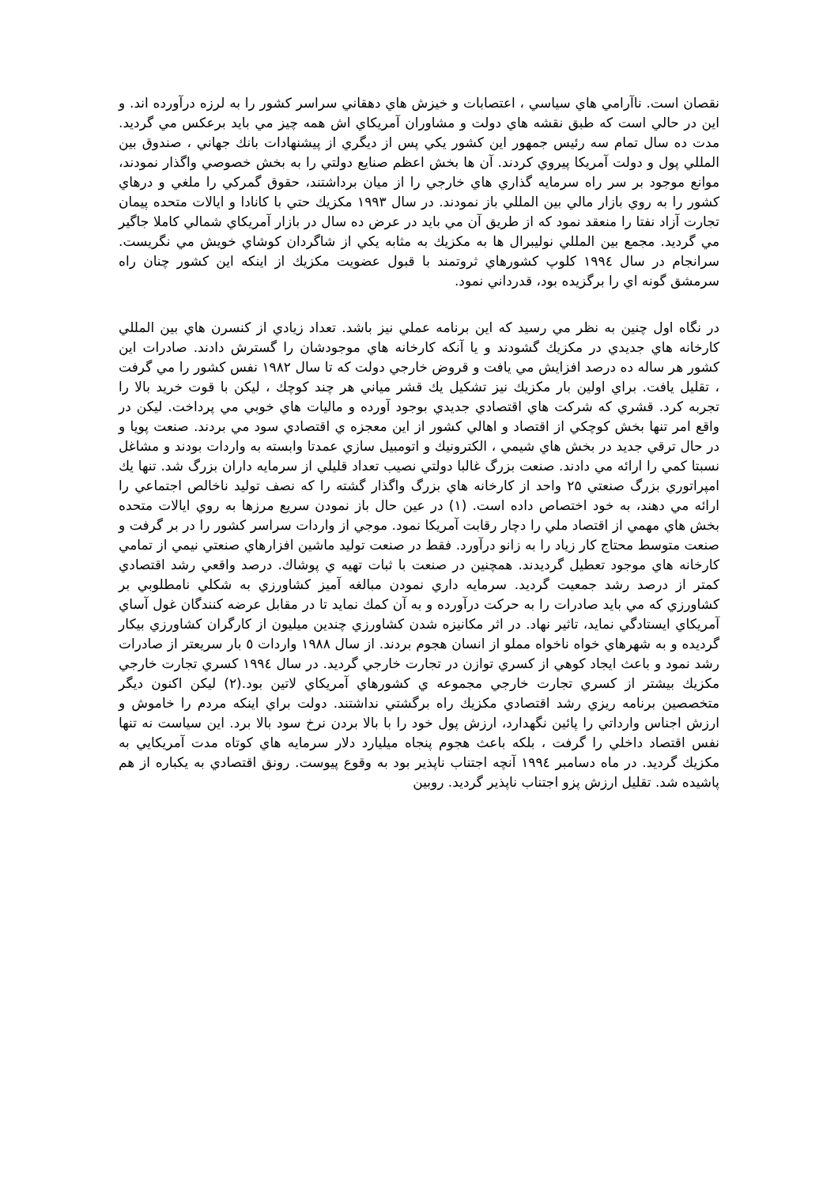نقصان است. ناآرامي هاي سياسي ، اعتصابات و خيزش هاي دهقاني سراسر كشور را به لرزه درآورده اند. و اين در حالي است كه طبق نقشه هاي دولت و مشاوران آمريكاي اش همه چيز مي بايد برعكس مي گرديد. مدت ده سال تمام سه رئيس جمهور اين كشور يكي پس از ديگري از پيشنهادات بانك جهاني ، صندوق بين المللي پول و دولت آمريكا پيروي كردند. آن ها بخش اعظم صنايع دولتي را به بخش خصوصي واگذار نمودند، موانع موجود بر سر راه سرمايه گذاري هاي خارجي را از ميان برداشتند، حقوق گمركي را ملغي و درهاي كشور را به روي بازار مالي بين المللي باز نمودند. در سال ۱۹۹۳ مكزيك حتي با كانادا و ايالات متحده پيمان تجارت آزاد نفتا را منعقد نمود كه از طريق آن مي بايد در عرض ده سال در بازار آمريكاي شمالي كاملا جاگير مي گرديد. مجمع بين المللي نوليبرال ها به مكزيك به مثابه يكي از شاگردان كوشاي خويش مي نگريست. سرانجام در سال ۱۹۹٤ كلوپ كشورهاي ثروتمند با قبول عضويت مكزيك از اينكه اين كشور چنان راه سرمشق گونه اي را برگزيده بود، قدرداني نمود.
در نگاه اول چنين به نظر مي رسيد كه اين برنامه عملي نيز باشد. تعداد زيادي از كنسرن هاي بين المللي كارخانه هاي جديدي در مكزيك گشودند و يا آنكه كارخانه هاي موجودشان را گسترش دادند. صادرات اين كشور هر ساله ده درصد افزايش مي يافت و قروض خارجي دولت كه تا سال ۱۹۸۲ نفس كشور را مي گرفت ، تقليل يافت. براي اولين بار مكزيك نيز تشكيل يك قشر مياني هر چند كوچك ، ليكن با قوت خريد بالا را تجربه كرد. قشري كه شركت هاي اقتصادي جديدي بوجود آورده و ماليات هاي خوبي مي پرداخت. ليكن در واقع امر تنها بخش كوچكي از اقتصاد و اهالي كشور از اين معجزه ي اقتصادي سود مي بردند. صنعت پويا و در حال ترقي جديد در بخش هاي شيمي ، الكترونيك و اتومبيل سازي عمدتا وابسته به واردات بودند و مشاغل نسبتا كمي را ارائه مي دادند. صنعت بزرگ غالبا دولتي نصيب تعداد قليلي از سرمايه داران بزرگ شد. تنها يك امپراتوري بزرگ صنعتي ۲۵ واحد از كارخانه هاي بزرگ واگذار گشته را كه نصف توليد ناخالص اجتماعي را ارائه مي دهند، به خود اختصاص داده است. (۱) در عين حال باز نمودن سريع مرزها به روي ايالات متحده بخش هاي مهمي از اقتصاد ملي را دچار رقابت آمريكا نمود. موجي از واردات سراسر كشور را در بر گرفت و صنعت متوسط محتاج كار زياد را به زانو درآورد. فقط در صنعت توليد ماشين افزارهاي صنعتي نيمي از تمامي كارخانه هاي موجود تعطيل گرديدند. همچنين در صنعت با ثبات تهيه ي پوشاك. درصد واقعي رشد اقتصادي كمتر از درصد رشد جمعيت گرديد. سرمايه داري نمودن مبالغه آميز كشاورزي به شكلي نامطلوبي بر كشاورزي كه مي بايد صادرات را به حركت درآورده و به آن كمك نمايد تا در مقابل عرضه كنندگان غول آساي آمريكاي ايستادگي نمايد، تاثير نهاد. در اثر مكانيزه شدن كشاورزي چندين ميليون از كارگران كشاورزي بيكار گرديده و به شهرهاي خواه ناخواه مملو از انسان هجوم بردند. از سال ۱۹۸۸ واردات ٥ بار سريعتر از صادرات رشد نمود و باعث ايجاد كوهي از كسري توازن در تجارت خارجي گرديد. در سال ۱۹۹٤ كسري تجارت خارجي مكزيك بيشتر از كسري تجارت خارجي مجموعه ي كشورهاي آمريكاي لاتين بود.(۲) ليكن اكنون ديگر متخصصين برنامه ريزي رشد اقتصادي مكزيك راه برگشتي نداشتند. دولت براي اينكه مردم را خاموش و ارزش اجناس وارداتي را پائين نگهدارد، ارزش پول خود را با بالا بردن نرخ سود بالا برد. اين سياست نه تنها نفس اقتصاد داخلي را گرفت ، بلكه باعث هجوم پنجاه ميليارد دلار سرمايه هاي كوتاه مدت آمريكايي به مكزيك گرديد. در ماه دسامبر ۱۹۹٤ آنچه اجتناب ناپذير بود به وقوع پيوست. رونق اقتصادي به يكباره از هم پاشيده شد. تقليل ارزش پزو اجتناب ناپذير گرديد. روبين